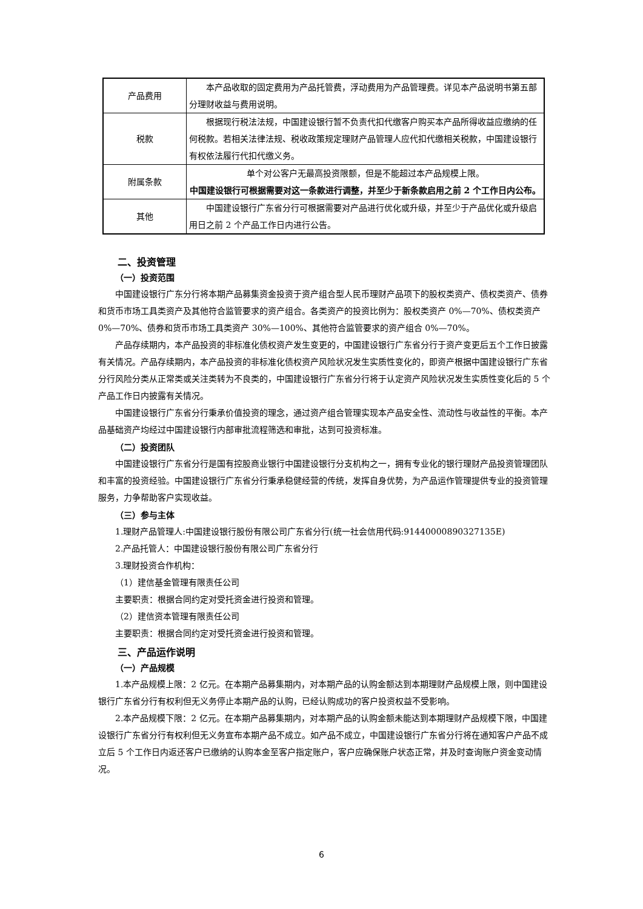| 产品费用 | 本产品收取的固定费用为产品托管费，浮动费用为产品管理费。详见本产品说明书第五部分理财收益与费用说明。 |
| 税款 | 根据现行税法法规，中国建设银行暂不负责代扣代缴客户购买本产品所得收益应缴纳的任何税款。若相关法律法规、税收政策规定理财产品管理人应代扣代缴相关税款，中国建设银行有权依法履行代扣代缴义务。 |
| 附属条款 | 单个对公客户无最高投资限额，但是不能超过本产品规模上限。 中国建设银行可根据需要对这一条款进行调整，并至少于新条款启用之前 2 个工作日内公布。 |
| 其他 | 中国建设银行广东省分行可根据需要对产品进行优化或升级，并至少于产品优化或升级启用日之前 2 个产品工作日内进行公告。 |
二、投资管理
（一）投资范围
中国建设银行广东分行将本期产品募集资金投资于资产组合型人民币理财产品项下的股权类资产、债权类资产、债券和货币市场工具类资产及其他符合监管要求的资产组合。各类资产的投资比例为：股权类资产 0%—70%、债权类资产 0%—70%、债券和货币市场工具类资产 30%—100%、其他符合监管要求的资产组合 0%—70%。
产品存续期内，本产品投资的非标准化债权资产发生变更的，中国建设银行广东省分行于资产变更后五个工作日披露有关情况。产品存续期内，本产品投资的非标准化债权资产风险状况发生实质性变化的，即资产根据中国建设银行广东省分行风险分类从正常类或关注类转为不良类的，中国建设银行广东省分行将于认定资产风险状况发生实质性变化后的 5 个产品工作日内披露有关情况。
中国建设银行广东省分行秉承价值投资的理念，通过资产组合管理实现本产品安全性、流动性与收益性的平衡。本产品基础资产均经过中国建设银行内部审批流程筛选和审批，达到可投资标准。
（二）投资团队
中国建设银行广东省分行是国有控股商业银行中国建设银行分支机构之一，拥有专业化的银行理财产品投资管理团队和丰富的投资经验。中国建设银行广东省分行秉承稳健经营的传统，发挥自身优势，为产品运作管理提供专业的投资管理服务，力争帮助客户实现收益。
（三）参与主体
1.理财产品管理人:中国建设银行股份有限公司广东省分行(统一社会信用代码:91440000890327135E)
2.产品托管人：中国建设银行股份有限公司广东省分行
3.理财投资合作机构：
（1）建信基金管理有限责任公司
主要职责：根据合同约定对受托资金进行投资和管理。
（2）建信资本管理有限责任公司
主要职责：根据合同约定对受托资金进行投资和管理。
三、产品运作说明
（一）产品规模
1.本产品规模上限：2 亿元。在本期产品募集期内，对本期产品的认购金额达到本期理财产品规模上限，则中国建设银行广东省分行有权利但无义务停止本期产品的认购，已经认购成功的客户投资权益不受影响。
2.本产品规模下限：2 亿元。在本期产品募集期内，对本期产品的认购金额未能达到本期理财产品规模下限，中国建设银行广东省分行有权利但无义务宣布本期产品不成立。如产品不成立，中国建设银行广东省分行将在通知客户产品不成立后 5 个工作日内返还客户已缴纳的认购本金至客户指定账户，客户应确保账户状态正常，并及时查询账户资金变动情况。
6